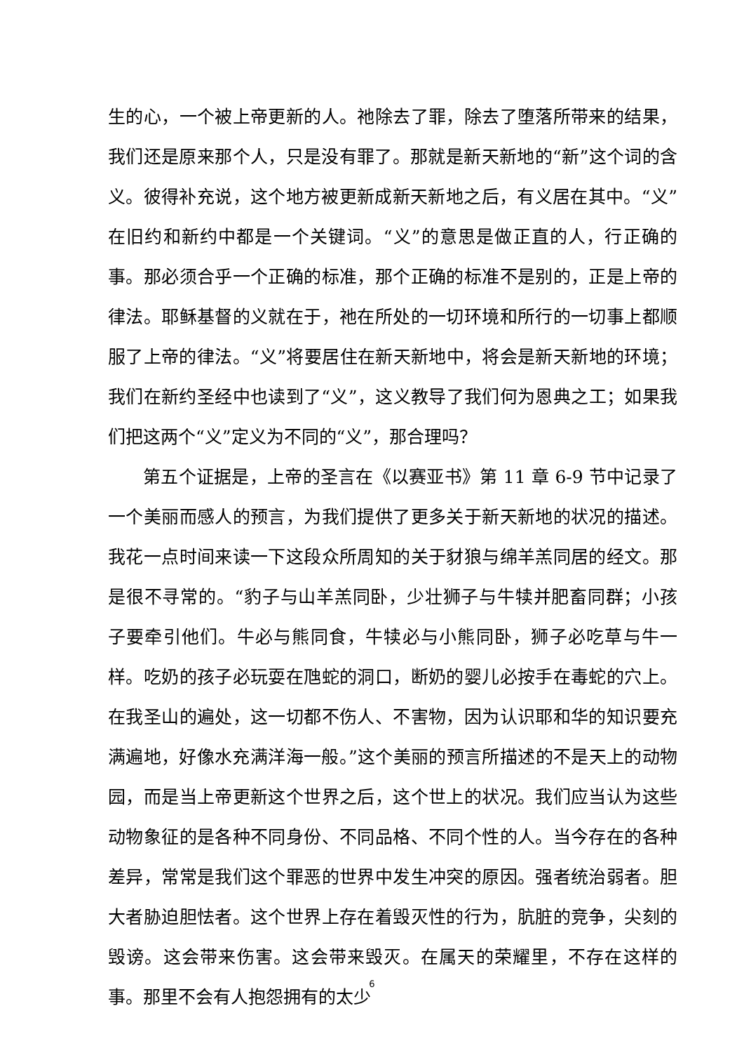生的心，一个被上帝更新的人。祂除去了罪，除去了堕落所带来的结果，我们还是原来那个人，只是没有罪了。那就是新天新地的“新”这个词的含义。彼得补充说，这个地方被更新成新天新地之后，有义居在其中。“义”在旧约和新约中都是一个关键词。“义”的意思是做正直的人，行正确的事。那必须合乎一个正确的标准，那个正确的标准不是别的，正是上帝的律法。耶稣基督的义就在于，祂在所处的一切环境和所行的一切事上都顺服了上帝的律法。“义”将要居住在新天新地中，将会是新天新地的环境；我们在新约圣经中也读到了“义”，这义教导了我们何为恩典之工；如果我们把这两个“义”定义为不同的“义”，那合理吗？
第五个证据是，上帝的圣言在《以赛亚书》第 11 章 6-9 节中记录了一个美丽而感人的预言，为我们提供了更多关于新天新地的状况的描述。我花一点时间来读一下这段众所周知的关于豺狼与绵羊羔同居的经文。那是很不寻常的。“豹子与山羊羔同卧，少壮狮子与牛犊并肥畜同群；小孩子要牵引他们。牛必与熊同食，牛犊必与小熊同卧，狮子必吃草与牛一样。吃奶的孩子必玩耍在虺蛇的洞口，断奶的婴儿必按手在毒蛇的穴上。在我圣山的遍处，这一切都不伤人、不害物，因为认识耶和华的知识要充满遍地，好像水充满洋海一般。”这个美丽的预言所描述的不是天上的动物园，而是当上帝更新这个世界之后，这个世上的状况。我们应当认为这些动物象征的是各种不同身份、不同品格、不同个性的人。当今存在的各种差异，常常是我们这个罪恶的世界中发生冲突的原因。强者统治弱者。胆大者胁迫胆怯者。这个世界上存在着毁灭性的行为，肮脏的竞争，尖刻的毁谤。这会带来伤害。这会带来毁灭。在属天的荣耀里，不存在这样的事。那里不会有人抱怨拥有的太少
6